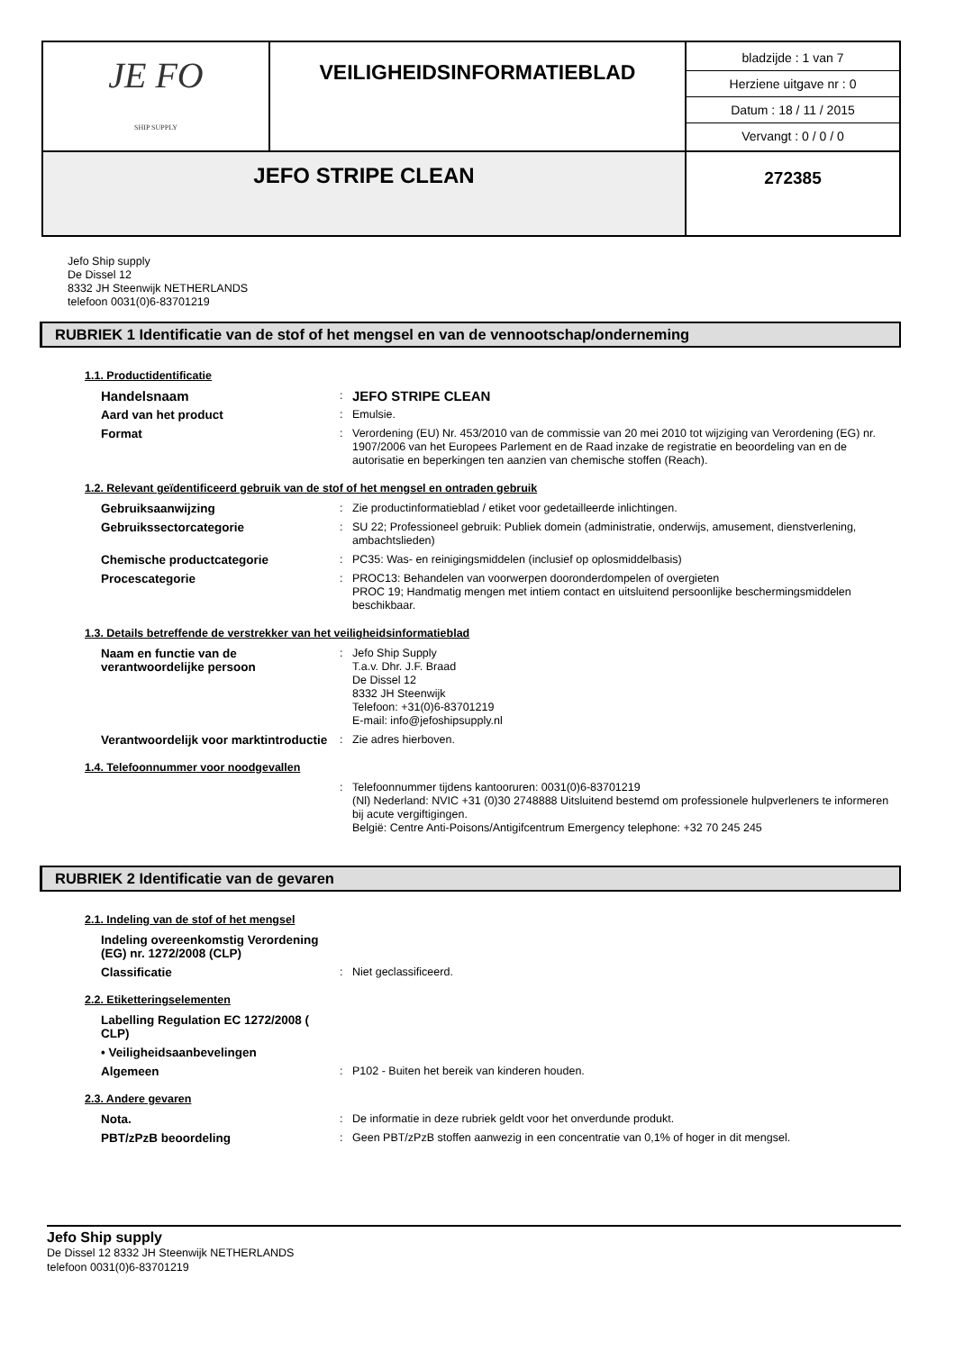| JE FO SHIP SUPPLY | VEILIGHEIDSINFORMATIEBLAD | bladzijde : 1 van 7 Herziene uitgave nr : 0 Datum : 18 / 11 / 2015 Vervangt : 0 / 0 / 0 |
| JEFO STRIPE CLEAN | | 272385 |
Jefo Ship supply
De Dissel 12
8332 JH Steenwijk NETHERLANDS
telefoon 0031(0)6-83701219
RUBRIEK 1 Identificatie van de stof of het mengsel en van de vennootschap/onderneming
1.1. Productidentificatie
| Handelsnaam | : | JEFO STRIPE CLEAN |
| Aard van het product | : | Emulsie. |
| Format | : | Verordening (EU) Nr. 453/2010 van de commissie van 20 mei 2010 tot wijziging van Verordening (EG) nr. 1907/2006 van het Europees Parlement en de Raad inzake de registratie en beoordeling van en de autorisatie en beperkingen ten aanzien van chemische stoffen (Reach). |
1.2. Relevant geïdentificeerd gebruik van de stof of het mengsel en ontraden gebruik
| Gebruiksaanwijzing | : | Zie productinformatieblad / etiket voor gedetailleerde inlichtingen. |
| Gebruikssectorcategorie | : | SU 22; Professioneel gebruik: Publiek domein (administratie, onderwijs, amusement, dienstverlening, ambachtslieden) |
| Chemische productcategorie | : | PC35: Was- en reinigingsmiddelen (inclusief op oplosmiddelbasis) |
| Procescategorie | : | PROC13: Behandelen van voorwerpen dooronderdompelen of overgieten PROC 19; Handmatig mengen met intiem contact en uitsluitend persoonlijke beschermingsmiddelen beschikbaar. |
1.3. Details betreffende de verstrekker van het veiligheidsinformatieblad
| Naam en functie van de verantwoordelijke persoon | : | Jefo Ship Supply T.a.v. Dhr. J.F. Braad De Dissel 12 8332 JH Steenwijk Telefoon: +31(0)6-83701219 E-mail: info@jefoshipsupply.nl |
| Verantwoordelijk voor marktintroductie | : | Zie adres hierboven. |
1.4. Telefoonnummer voor noodgevallen
| | : | Telefoonnummer tijdens kantooruren: 0031(0)6-83701219 (Nl) Nederland: NVIC +31 (0)30 2748888 Uitsluitend bestemd om professionele hulpverleners te informeren bij acute vergiftigingen. België: Centre Anti-Poisons/Antigifcentrum Emergency telephone: +32 70 245 245 |
RUBRIEK 2 Identificatie van de gevaren
2.1. Indeling van de stof of het mengsel
| Indeling overeenkomstig Verordening (EG) nr. 1272/2008 (CLP) | | |
| Classificatie | : | Niet geclassificeerd. |
2.2. Etiketteringselementen
| Labelling Regulation EC 1272/2008 ( CLP) | | |
| • Veiligheidsaanbevelingen | | |
| Algemeen | : | P102 - Buiten het bereik van kinderen houden. |
2.3. Andere gevaren
| Nota. | : | De informatie in deze rubriek geldt voor het onverdunde produkt. |
| PBT/zPzB beoordeling | : | Geen PBT/zPzB stoffen aanwezig in een concentratie van 0,1% of hoger in dit mengsel. |
Jefo Ship supply
De Dissel 12 8332 JH Steenwijk NETHERLANDS
telefoon 0031(0)6-83701219